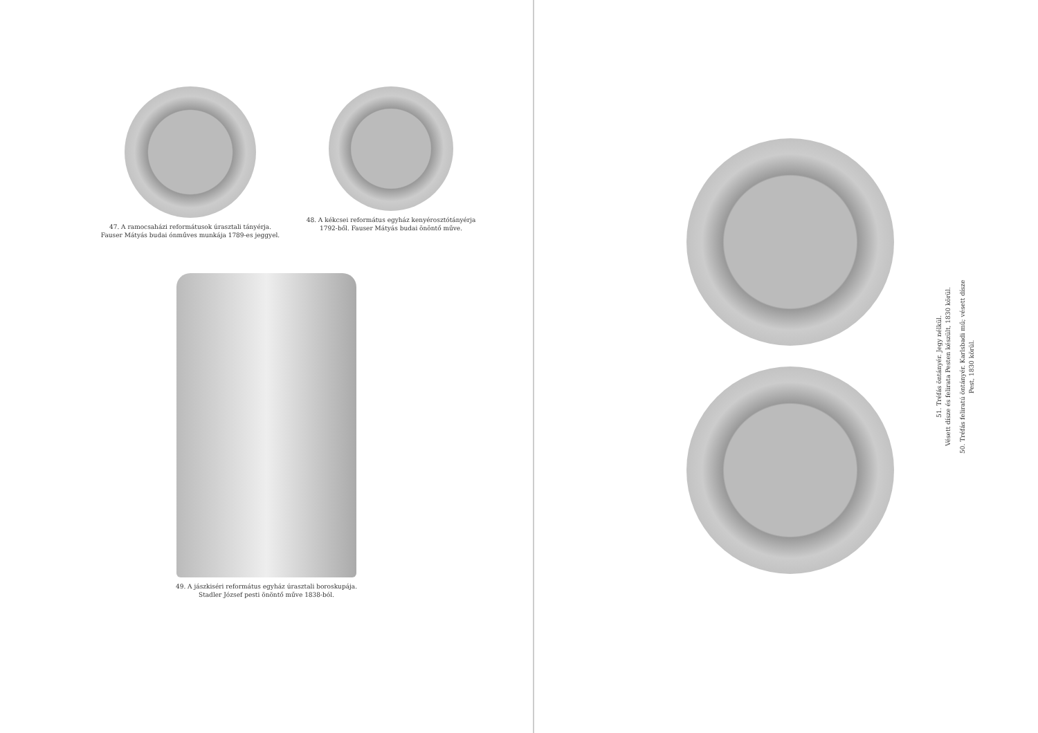47. A ramocsaházi reformátusok úrasztali tányérja. Fauser Mátyás budai ónműves munkája 1789-es jeggyel.
48. A kékcsei református egyház kenyérosztótányérja 1792-ből. Fauser Mátyás budai önöntő műve.
49. A jászkiséri református egyház úrasztali boroskupája.
Stadler József pesti önöntő műve 1838-ból.
51. Tréfás öntányér. Jegy nélkül.
Vésett dísze és felirata Pesten készült, 1830 körül.
50. Tréfás feliratú öntányér. Karlsbadi mű; vésett dísze
Pest, 1830 körül.